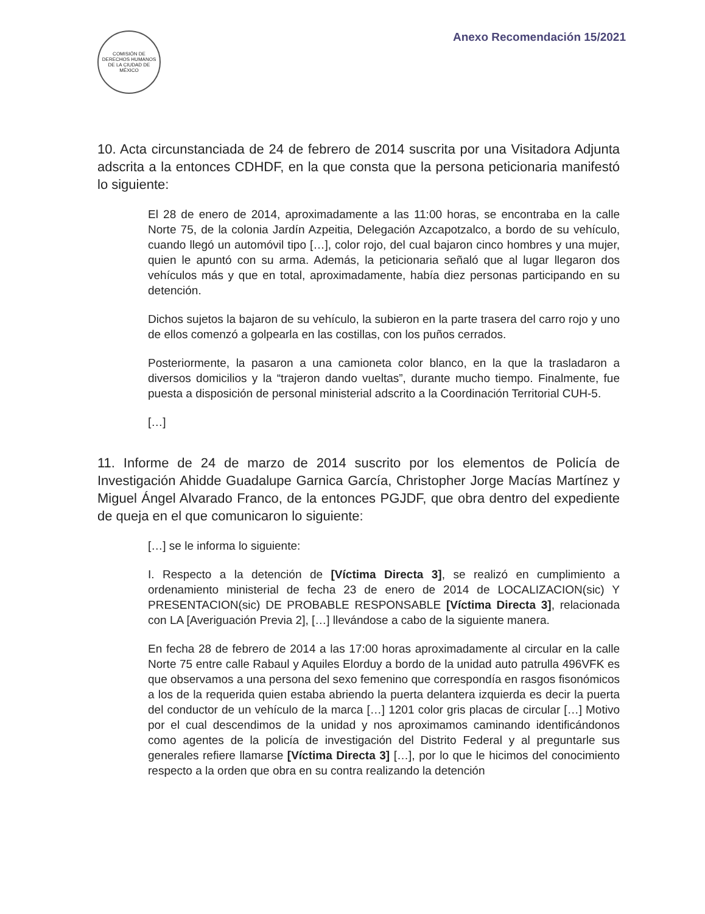COMISIÓN DE DERECHOS HUMANOS DE LA CIUDAD DE MÉXICO
Anexo Recomendación 15/2021
10. Acta circunstanciada de 24 de febrero de 2014 suscrita por una Visitadora Adjunta adscrita a la entonces CDHDF, en la que consta que la persona peticionaria manifestó lo siguiente:
El 28 de enero de 2014, aproximadamente a las 11:00 horas, se encontraba en la calle Norte 75, de la colonia Jardín Azpeitia, Delegación Azcapotzalco, a bordo de su vehículo, cuando llegó un automóvil tipo […], color rojo, del cual bajaron cinco hombres y una mujer, quien le apuntó con su arma. Además, la peticionaria señaló que al lugar llegaron dos vehículos más y que en total, aproximadamente, había diez personas participando en su detención.
Dichos sujetos la bajaron de su vehículo, la subieron en la parte trasera del carro rojo y uno de ellos comenzó a golpearla en las costillas, con los puños cerrados.
Posteriormente, la pasaron a una camioneta color blanco, en la que la trasladaron a diversos domicilios y la “trajeron dando vueltas”, durante mucho tiempo. Finalmente, fue puesta a disposición de personal ministerial adscrito a la Coordinación Territorial CUH-5.
[…]
11. Informe de 24 de marzo de 2014 suscrito por los elementos de Policía de Investigación Ahidde Guadalupe Garnica García, Christopher Jorge Macías Martínez y Miguel Ángel Alvarado Franco, de la entonces PGJDF, que obra dentro del expediente de queja en el que comunicaron lo siguiente:
[…] se le informa lo siguiente:
I. Respecto a la detención de [Víctima Directa 3], se realizó en cumplimiento a ordenamiento ministerial de fecha 23 de enero de 2014 de LOCALIZACION(sic) Y PRESENTACION(sic) DE PROBABLE RESPONSABLE [Víctima Directa 3], relacionada con LA [Averiguación Previa 2], […] llevándose a cabo de la siguiente manera.
En fecha 28 de febrero de 2014 a las 17:00 horas aproximadamente al circular en la calle Norte 75 entre calle Rabaul y Aquiles Elorduy a bordo de la unidad auto patrulla 496VFK es que observamos a una persona del sexo femenino que correspondía en rasgos fisonómicos a los de la requerida quien estaba abriendo la puerta delantera izquierda es decir la puerta del conductor de un vehículo de la marca […] 1201 color gris placas de circular […] Motivo por el cual descendimos de la unidad y nos aproximamos caminando identificándonos como agentes de la policía de investigación del Distrito Federal y al preguntarle sus generales refiere llamarse [Víctima Directa 3] […], por lo que le hicimos del conocimiento respecto a la orden que obra en su contra realizando la detención